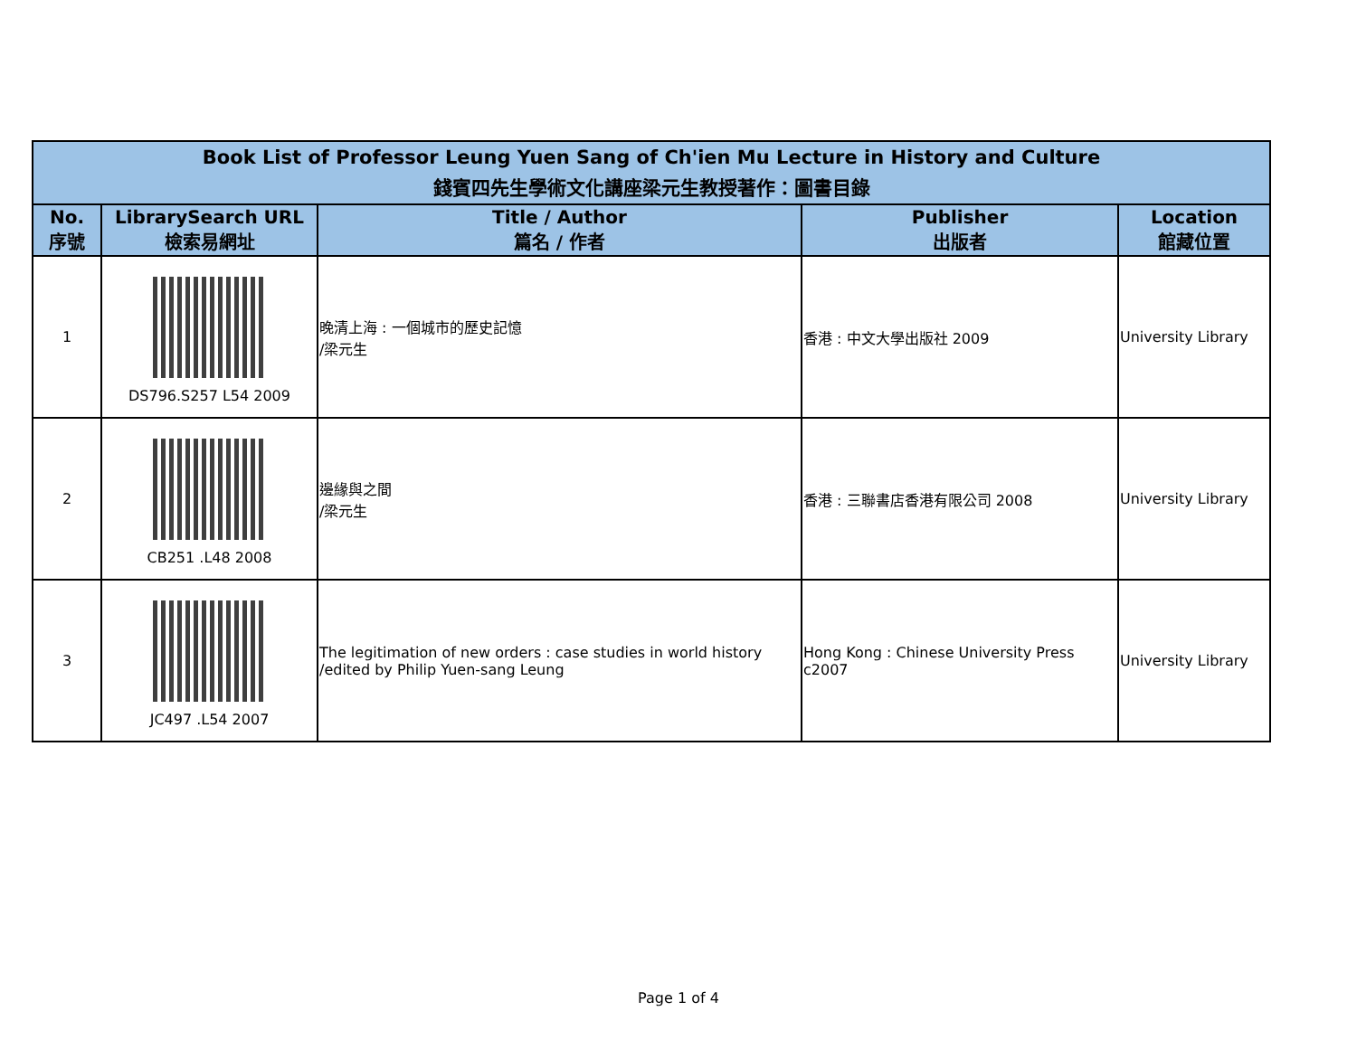| Book List of Professor Leung Yuen Sang of Ch'ien Mu Lecture in History and Culture 錢賓四先生學術文化講座梁元生教授著作：圖書目錄 | | | | |
| --- | --- | --- | --- | --- |
| No. 序號 | LibrarySearch URL 檢索易網址 | Title / Author 篇名 / 作者 | Publisher 出版者 | Location 館藏位置 |
| 1 | DS796.S257 L54 2009 | 晚清上海 : 一個城市的歷史記憶 /梁元生 | 香港 : 中文大學出版社 2009 | University Library |
| 2 | CB251 .L48 2008 | 邊緣與之間 /梁元生 | 香港 : 三聯書店香港有限公司 2008 | University Library |
| 3 | JC497 .L54 2007 | The legitimation of new orders : case studies in world history /edited by Philip Yuen-sang Leung | Hong Kong : Chinese University Press c2007 | University Library |
Page 1 of 4